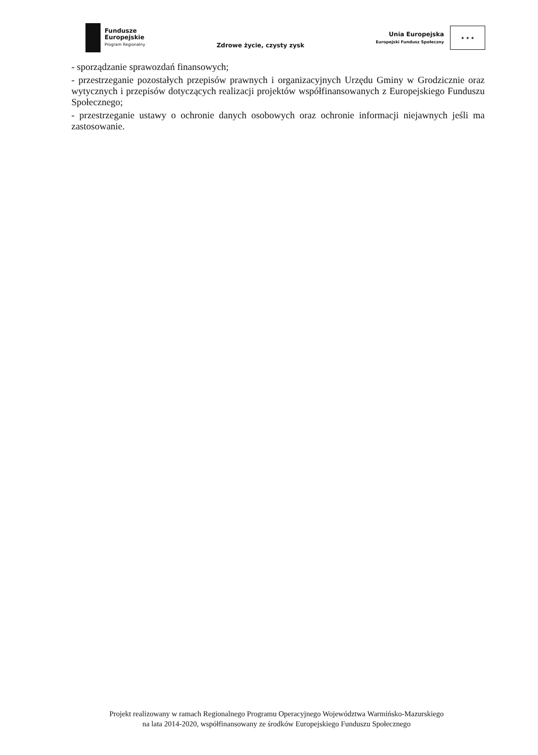Fundusze
Europejskie
Program Regionalny
Zdrowe życie, czysty zysk
Unia Europejska
Europejski Fundusz Społeczny
★ ★ ★
- sporządzanie sprawozdań finansowych;
- przestrzeganie pozostałych przepisów prawnych i organizacyjnych Urzędu Gminy w Grodzicznie oraz wytycznych i przepisów dotyczących realizacji projektów współfinansowanych z Europejskiego Funduszu Społecznego;
- przestrzeganie ustawy o ochronie danych osobowych oraz ochronie informacji niejawnych jeśli ma zastosowanie.
Projekt realizowany w ramach Regionalnego Programu Operacyjnego Województwa Warmińsko-Mazurskiego
na lata 2014-2020, współfinansowany ze środków Europejskiego Funduszu Społecznego